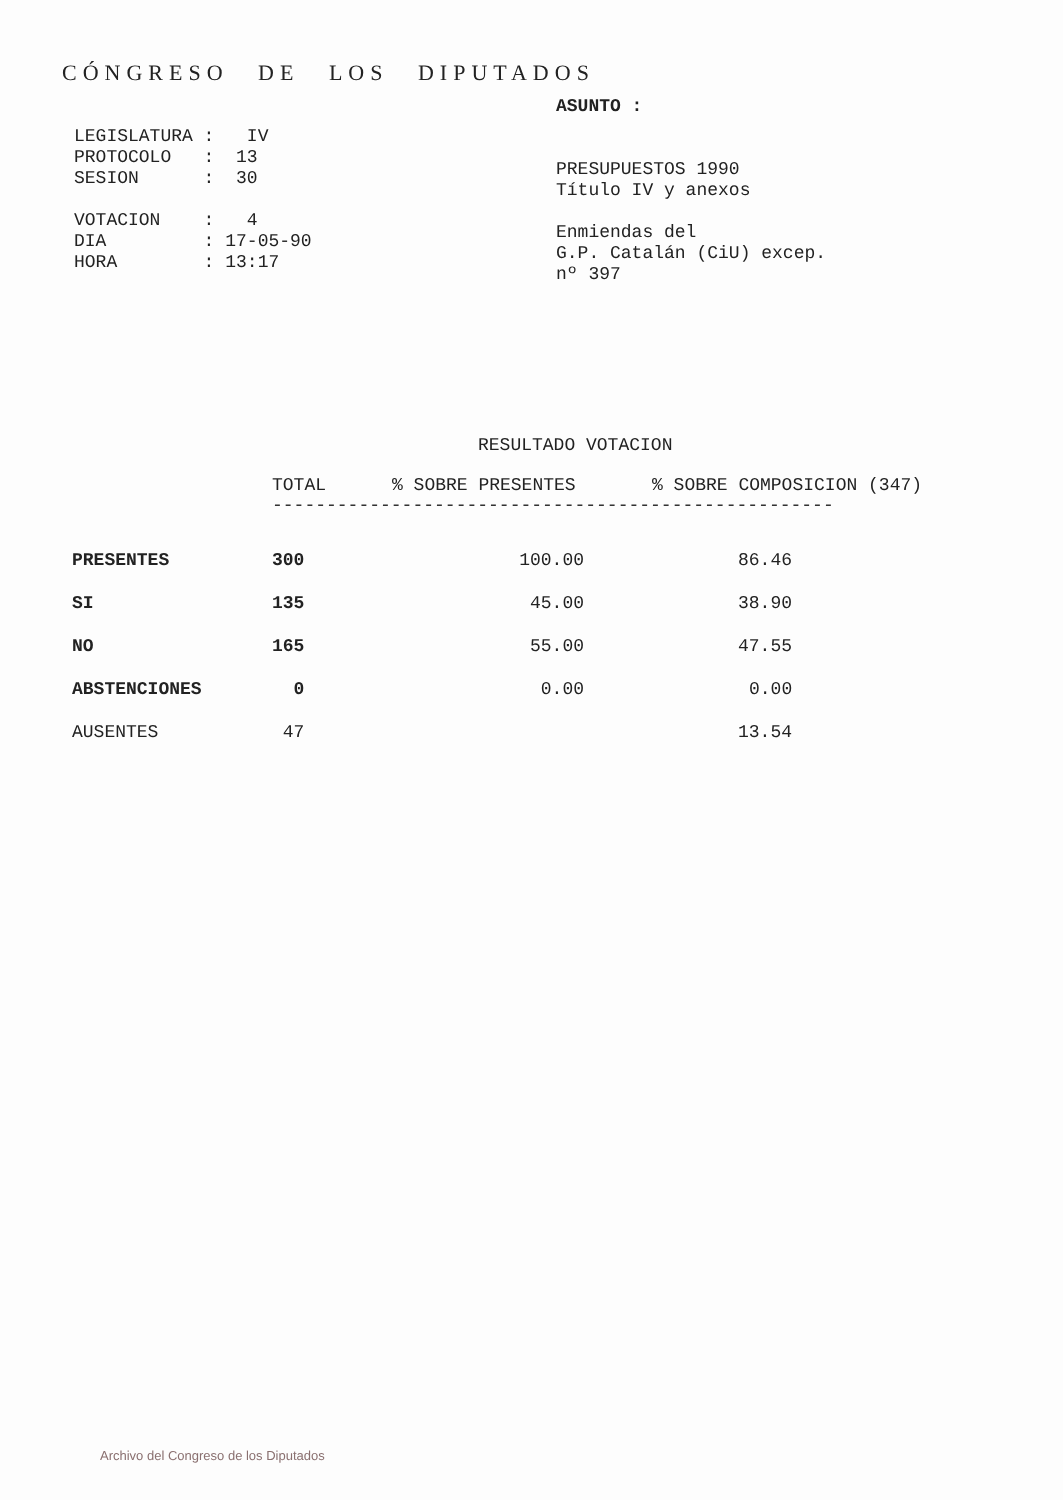CÓNGRESO DE LOS DIPUTADOS
LEGISLATURA : IV
PROTOCOLO : 13
SESION : 30
VOTACION : 4
DIA : 17-05-90
HORA : 13:17
ASUNTO :
PRESUPUESTOS 1990
Título IV y anexos
Enmiendas del
G.P. Catalán (CiU) excep.
nº 397
RESULTADO VOTACION
| | TOTAL | % SOBRE PRESENTES | % SOBRE COMPOSICION (347) |
| --- | --- | --- | --- |
| | ---------------------------------------------------- | | |
| PRESENTES | 300 | 100.00 | 86.46 |
| SI | 135 | 45.00 | 38.90 |
| NO | 165 | 55.00 | 47.55 |
| ABSTENCIONES | 0 | 0.00 | 0.00 |
| AUSENTES | 47 | | 13.54 |
Archivo del Congreso de los Diputados